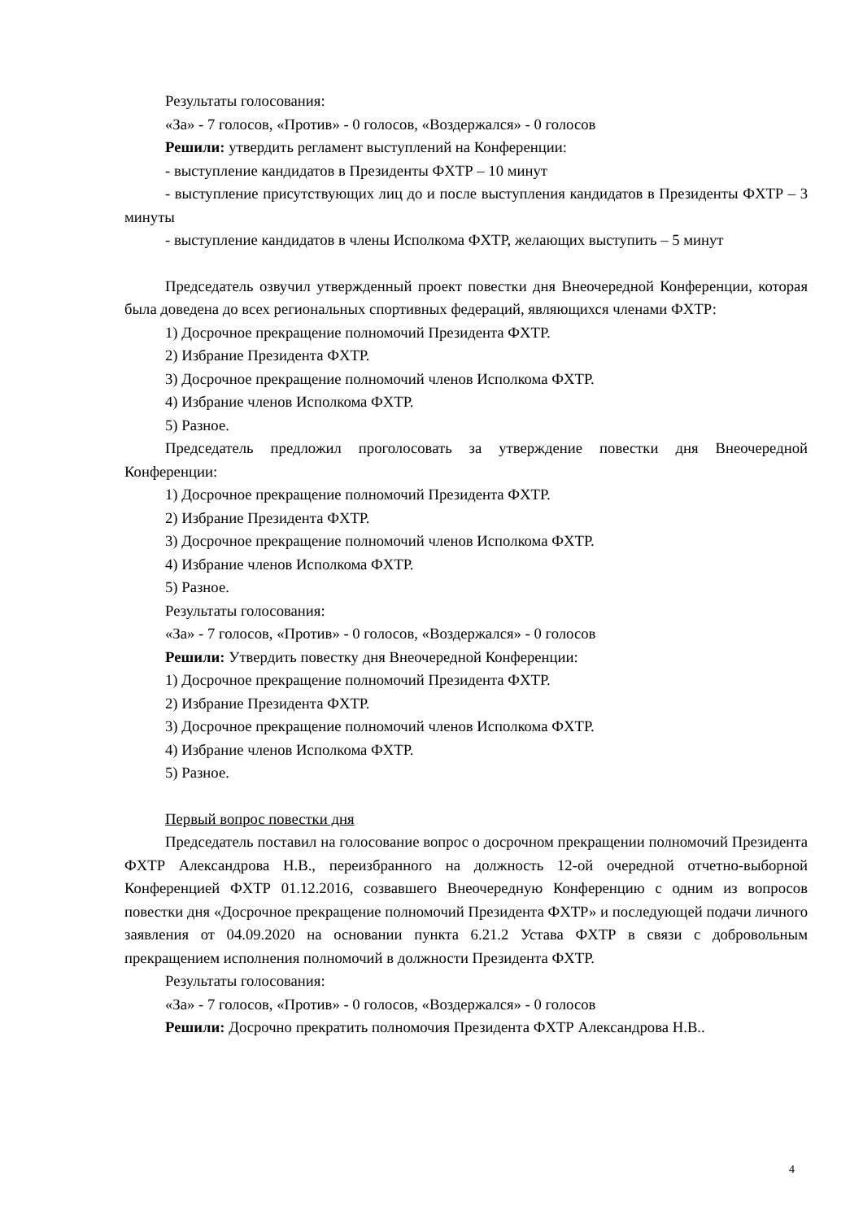Результаты голосования:
«За» - 7 голосов, «Против» - 0 голосов, «Воздержался» - 0 голосов
Решили: утвердить регламент выступлений на Конференции:
- выступление кандидатов в Президенты ФХТР – 10 минут
- выступление присутствующих лиц до и после выступления кандидатов в Президенты ФХТР – 3 минуты
- выступление кандидатов в члены Исполкома ФХТР, желающих выступить – 5 минут
Председатель озвучил утвержденный проект повестки дня Внеочередной Конференции, которая была доведена до всех региональных спортивных федераций, являющихся членами ФХТР:
1) Досрочное прекращение полномочий Президента ФХТР.
2) Избрание Президента ФХТР.
3) Досрочное прекращение полномочий членов Исполкома ФХТР.
4) Избрание членов Исполкома ФХТР.
5) Разное.
Председатель предложил проголосовать за утверждение повестки дня Внеочередной Конференции:
1) Досрочное прекращение полномочий Президента ФХТР.
2) Избрание Президента ФХТР.
3) Досрочное прекращение полномочий членов Исполкома ФХТР.
4) Избрание членов Исполкома ФХТР.
5) Разное.
Результаты голосования:
«За» - 7 голосов, «Против» - 0 голосов, «Воздержался» - 0 голосов
Решили: Утвердить повестку дня Внеочередной Конференции:
1) Досрочное прекращение полномочий Президента ФХТР.
2) Избрание Президента ФХТР.
3) Досрочное прекращение полномочий членов Исполкома ФХТР.
4) Избрание членов Исполкома ФХТР.
5) Разное.
Первый вопрос повестки дня
Председатель поставил на голосование вопрос о досрочном прекращении полномочий Президента ФХТР Александрова Н.В., переизбранного на должность 12-ой очередной отчетно-выборной Конференцией ФХТР 01.12.2016, созвавшего Внеочередную Конференцию с одним из вопросов повестки дня «Досрочное прекращение полномочий Президента ФХТР» и последующей подачи личного заявления от 04.09.2020 на основании пункта 6.21.2 Устава ФХТР в связи с добровольным прекращением исполнения полномочий в должности Президента ФХТР.
Результаты голосования:
«За» - 7 голосов, «Против» - 0 голосов, «Воздержался» - 0 голосов
Решили: Досрочно прекратить полномочия Президента ФХТР Александрова Н.В..
4